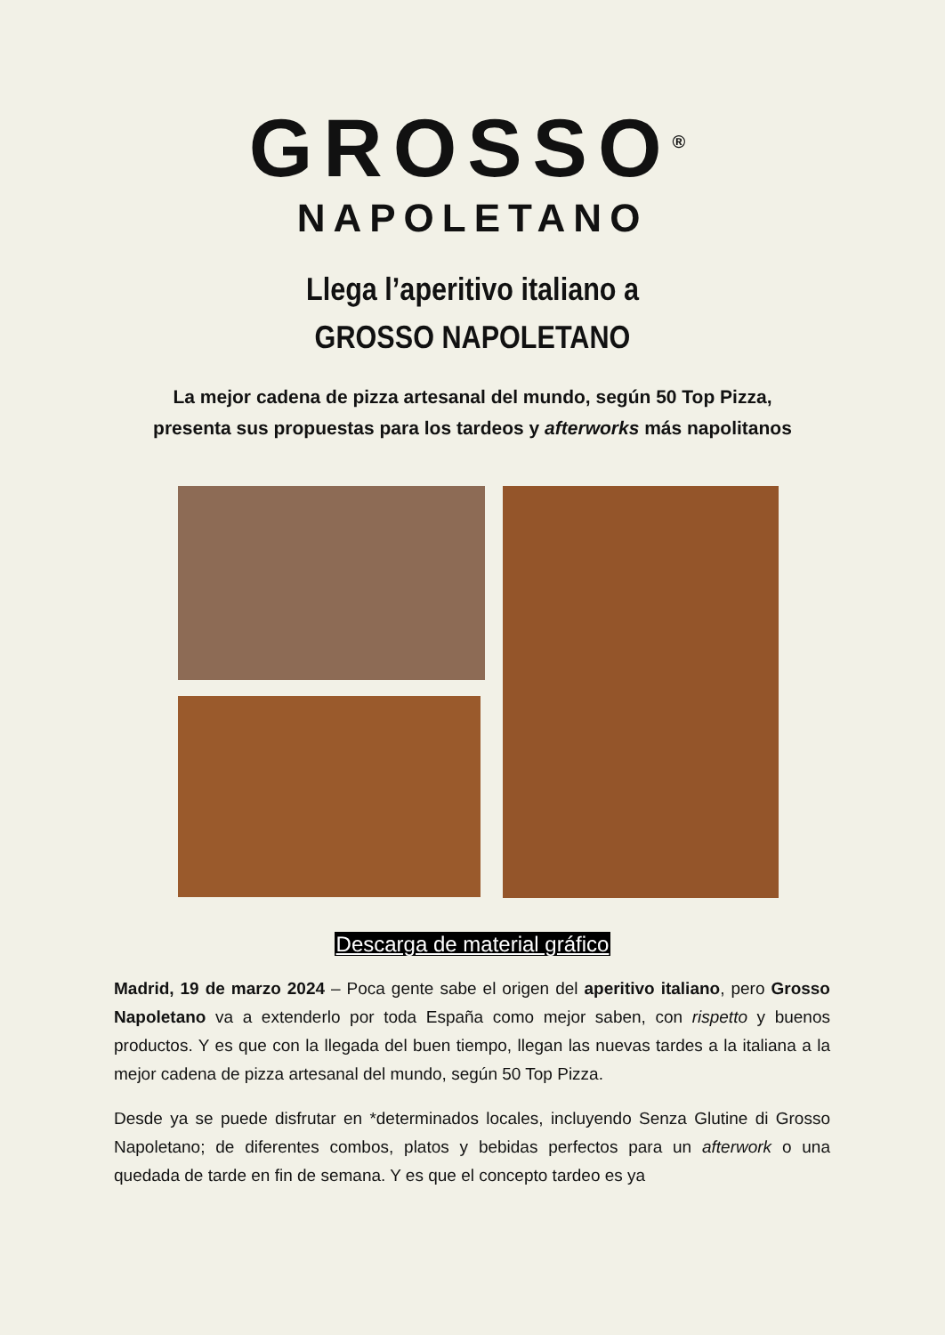GROSSO<sup>®</sup>
NAPOLETANO
Llega l’aperitivo italiano a
GROSSO NAPOLETANO
La mejor cadena de pizza artesanal del mundo, según 50 Top Pizza,
presenta sus propuestas para los tardeos y afterworks más napolitanos
Descarga de material gráfico
Madrid, 19 de marzo 2024 – Poca gente sabe el origen del aperitivo italiano, pero Grosso Napoletano va a extenderlo por toda España como mejor saben, con rispetto y buenos productos. Y es que con la llegada del buen tiempo, llegan las nuevas tardes a la italiana a la mejor cadena de pizza artesanal del mundo, según 50 Top Pizza.
Desde ya se puede disfrutar en *determinados locales, incluyendo Senza Glutine di Grosso Napoletano; de diferentes combos, platos y bebidas perfectos para un afterwork o una quedada de tarde en fin de semana. Y es que el concepto tardeo es ya